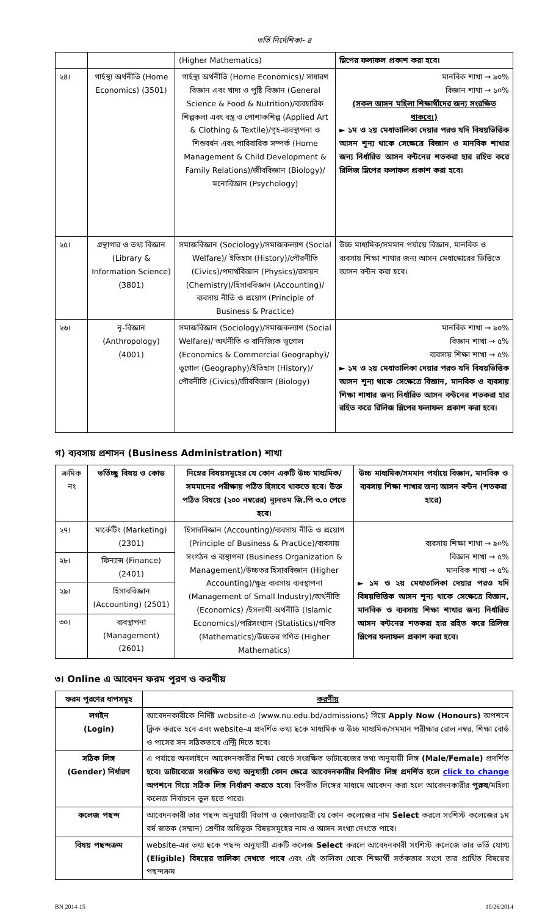ভর্তি নির্দেশিকা- ৪
| | | (Higher Mathematics) | স্লিপের ফলাফল প্রকাশ করা হবে। |
| ২৪। | গার্হস্থ্য অর্থনীতি (Home Economics) (3501) | গার্হস্থ্য অর্থনীতি (Home Economics)/ সাধারণ বিজ্ঞান এবং খাদ্য ও পুষ্টি বিজ্ঞান (General Science & Food & Nutrition)/ব্যবহারিক শিল্পকলা এবং বস্ত্র ও পোশাকশিল্প (Applied Art & Clothing & Textile)/গৃহ-ব্যবস্থাপনা ও শিশুবর্ধন এবং পারিবারিক সম্পর্ক (Home Management & Child Development & Family Relations)/জীববিজ্ঞান (Biology)/মনোবিজ্ঞান (Psychology) | মানবিক শাখা → ৯০% বিজ্ঞান শাখা → ১০% (সকল আসন মহিলা শিক্ষার্থীদের জন্য সংরক্ষিত থাকবে।) ► ১ম ও ২য় মেধাতালিকা দেয়ার পরও যদি বিষয়ভিত্তিক আসন শূন্য থাকে সেক্ষেত্রে বিজ্ঞান ও মানবিক শাখার জন্য নির্ধারিত আসন বন্টনের শতকরা হার রহিত করে রিলিজ স্লিপের ফলাফল প্রকাশ করা হবে। |
| ২৫। | গ্রন্থাগার ও তথ্য বিজ্ঞান (Library & Information Science) (3801) | সমাজবিজ্ঞান (Sociology)/সমাজকল্যাণ (Social Welfare)/ ইতিহাস (History)/পৌরনীতি (Civics)/পদার্থবিজ্ঞান (Physics)/রসায়ন (Chemistry)/হিসাববিজ্ঞান (Accounting)/ব্যবসায় নীতি ও প্রয়োগ (Principle of Business & Practice) | উচ্চ মাধ্যমিক/সমমান পর্যায়ে বিজ্ঞান, মানবিক ও ব্যবসায় শিক্ষা শাখার জন্য আসন মেধাস্কোরের ভিত্তিতে আসন বন্টন করা হবে। |
| ২৬। | নৃ-বিজ্ঞান (Anthropology) (4001) | সমাজবিজ্ঞান (Sociology)/সমাজকল্যাণ (Social Welfare)/ অর্থনীতি ও বানিজ্যিক ভূগোল (Economics & Commercial Geography)/ভূগোল (Geography)/ইতিহাস (History)/ পৌরনীতি (Civics)/জীববিজ্ঞান (Biology) | মানবিক শাখা → ৯০% বিজ্ঞান শাখা → ৫% ব্যবসায় শিক্ষা শাখা → ৫% ► ১ম ও ২য় মেধাতালিকা দেয়ার পরও যদি বিষয়ভিত্তিক আসন শূন্য থাকে সেক্ষেত্রে বিজ্ঞান, মানবিক ও ব্যবসায় শিক্ষা শাখার জন্য নির্ধারিত আসন বন্টনের শতকরা হার রহিত করে রিলিজ স্লিপের ফলাফল প্রকাশ করা হবে। |
গ) ব্যবসায় প্রশাসন (Business Administration) শাখা
| ক্রমিক নং | ভর্তিচ্ছু বিষয় ও কোড | নিম্নের বিষয়সমূহের যে কোন একটি উচ্চ মাধ্যমিক/সমমানের পরীক্ষায় পঠিত হিসাবে থাকতে হবে। উক্ত পঠিত বিষয়ে (২০০ নম্বরের) ন্যূনতম জি.পি ৩.০ পেতে হবে। | উচ্চ মাধ্যমিক/সমমান পর্যায়ে বিজ্ঞান, মানবিক ও ব্যবসায় শিক্ষা শাখার জন্য আসন বন্টন (শতকরা হারে) |
| ২৭। | মার্কেটিং (Marketing) (2301) | হিসাববিজ্ঞান (Accounting)/ব্যবসায় নীতি ও প্রয়োগ (Principle of Business & Practice)/ব্যবসায় সংগঠন ও ব্যস্থাপনা (Business Organization & Management)/উচ্চতর হিসাববিজ্ঞান (Higher Accounting)/ক্ষুদ্র ব্যবসায় ব্যবস্থাপনা (Management of Small Industry)/অর্থনীতি (Economics) /ইসলামী অর্থনীতি (Islamic Economics)/পরিসংখ্যান (Statistics)/গণিত (Mathematics)/উচ্চতর গণিত (Higher Mathematics) | ব্যবসায় শিক্ষা শাখা → ৯০% বিজ্ঞান শাখা → ৫% মানবিক শাখা → ৫% ► ১ম ও ২য় মেধাতালিকা দেয়ার পরও যদি বিষয়ভিত্তিক আসন শূন্য থাকে সেক্ষেত্রে বিজ্ঞান, মানবিক ও ব্যবসায় শিক্ষা শাখার জন্য নির্ধারিত আসন বন্টনের শতকরা হার রহিত করে রিলিজ স্লিপের ফলাফল প্রকাশ করা হবে। |
| ২৮। | ফিন্যান্স (Finance) (2401) | | |
| ২৯। | হিসাববিজ্ঞান (Accounting) (2501) | | |
| ৩০। | ব্যবস্থাপনা (Management) (2601) | | |
৩। Online এ আবেদন ফরম পূরণ ও করণীয়
| ফরম পূরণের ধাপসমূহ | করণীয় |
| লগইন (Login) | আবেদনকারীকে নির্দিষ্ট website-এ (www.nu.edu.bd/admissions) গিয়ে Apply Now (Honours) অপশনে ক্লিক করতে হবে এবং website-এ প্রদর্শিত তথ্য ছকে মাধ্যমিক ও উচ্চ মাধ্যমিক/সমমান পরীক্ষার রোল নম্বর, শিক্ষা বোর্ড ও পাসের সন সঠিকভাবে এন্ট্রি দিতে হবে। |
| সঠিক লিঙ্গ (Gender) নির্ধারণ | এ পর্যায়ে অনলাইনে আবেদনকারীর শিক্ষা বোর্ডে সংরক্ষিত ডাটাবেজের তথ্য অনুযায়ী লিঙ্গ (Male/Female) প্রদর্শিত হবে। ডাটাবেজে সংরক্ষিত তথ্য অনুযায়ী কোন ক্ষেত্রে আবেদনকারীর বিপরীত লিঙ্গ প্রদর্শিত হলে click to change অপশনে গিয়ে সঠিক লিঙ্গ নির্ধারণ করতে হবে। বিপরীত লিঙ্গের মাধ্যমে আবেদন করা হলে আবেদনকারীর পুরুষ /মহিলা কলেজ নির্বাচনে ভুল হতে পারে। |
| কলেজ পছন্দ | আবেদনকারী তার পছন্দ অনুযায়ী বিভাগ ও জেলাওয়ারী যে কোন কলেজের নাম Select করলে সংশিস্ট কলেজের ১ম বর্ষ স্নাতক (সম্মান) শ্রেণীর অধিভূক্ত বিষয়সমূহের নাম ও আসন সংখ্যা দেখতে পাবে। |
| বিষয় পছন্দক্রম | website-এর তথ্য ছকে পছন্দ অনুযায়ী একটি কলেজ Select করলে আবেদনকারী সংশিস্ট কলেজে তার ভর্তি যোগ্য (Eligible) বিষয়ের তালিকা দেখতে পাবে এবং এই তালিকা থেকে শিক্ষার্থী সর্তকতার সংগে তার প্রার্থিত বিষয়ের পছন্দক্রম |
BN 2014-15 10/26/2014